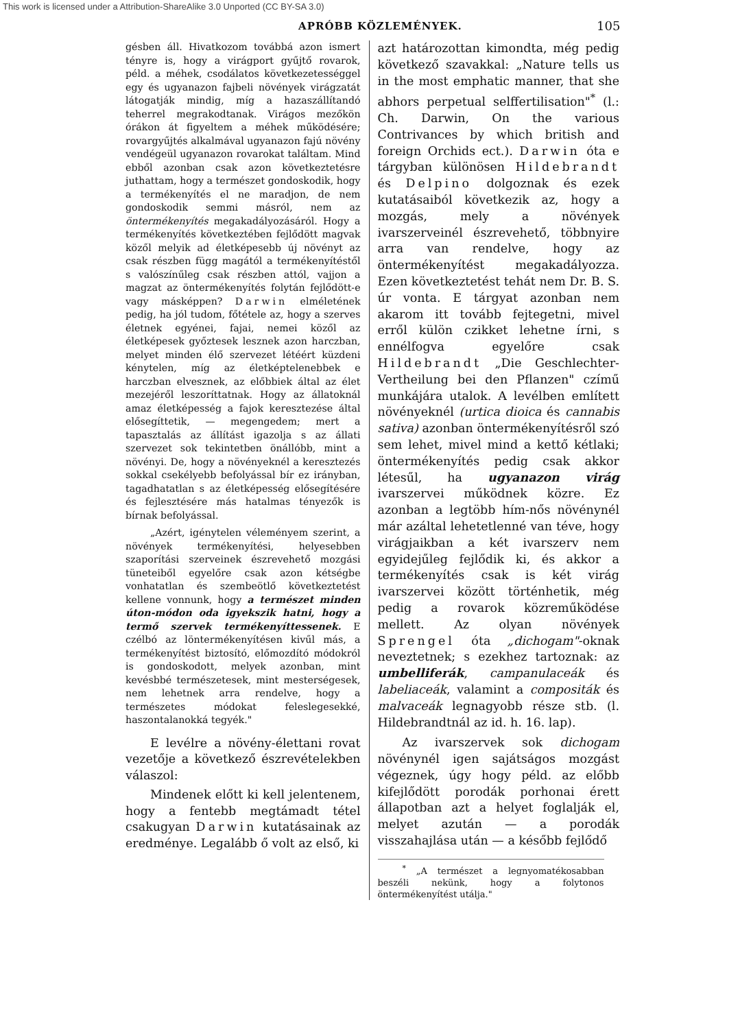This work is licensed under a Attribution-ShareAlike 3.0 Unported (CC BY-SA 3.0)
APRÓBB KÖZLEMÉNYEK. 105
gésben áll. Hivatkozom továbbá azon ismert tényre is, hogy a virágport gyűjtő rovarok, péld. a méhek, csodálatos következetességgel egy és ugyanazon fajbeli növények virágzatát látogatják mindig, míg a hazaszállítandó teherrel megrakodtanak. Virágos mezőkön órákon át figyeltem a méhek működésére; rovargyűjtés alkalmával ugyanazon fajú növény vendégeül ugyanazon rovarokat találtam. Mind ebből azonban csak azon következtetésre juthattam, hogy a természet gondoskodik, hogy a termékenyítés el ne maradjon, de nem gondoskodik semmi másról, nem az öntermékenyítés megakadályozásáról. Hogy a termékenyítés következtében fejlődött magvak közől melyik ad életképesebb új növényt az csak részben függ magától a termékenyítéstől s valószínűleg csak részben attól, vajjon a magzat az öntermékenyítés folytán fejlődött-e vagy másképpen? Darwin elméletének pedig, ha jól tudom, főtétele az, hogy a szerves életnek egyénei, fajai, nemei közől az életképesek győztesek lesznek azon harczban, melyet minden élő szervezet létéért küzdeni kénytelen, míg az életképtelenebbek e harczban elvesznek, az előbbiek által az élet mezejéről leszoríttatnak. Hogy az állatoknál amaz életképesség a fajok keresztezése által elősegíttetik, — megengedem; mert a tapasztalás az állítást igazolja s az állati szervezet sok tekintetben önállóbb, mint a növényi. De, hogy a növényeknél a keresztezés sokkal csekélyebb befolyással bír ez irányban, tagadhatatlan s az életképesség elősegítésére és fejlesztésére más hatalmas tényezők is bírnak befolyással.
„Azért, igénytelen véleményem szerint, a növények termékenyítési, helyesebben szaporítási szerveinek észrevehető mozgási tüneteiből egyelőre csak azon kétségbe vonhatatlan és szembeötlő következtetést kellene vonnunk, hogy a természet minden úton-módon oda igyekszik hatni, hogy a termő szervek termékenyíttessenek. E czélbó az löntermékenyítésen kivűl más, a termékenyítést biztosító, előmozdító módokról is gondoskodott, melyek azonban, mint kevésbbé természetesek, mint mesterségesek, nem lehetnek arra rendelve, hogy a természetes módokat feleslegesekké, haszontalanokká tegyék."
E levélre a növény-élettani rovat vezetője a következő észrevételekben válaszol:
Mindenek előtt ki kell jelentenem, hogy a fentebb megtámadt tétel csakugyan Darwin kutatásainak az eredménye. Legalább ő volt az első, ki
azt határozottan kimondta, még pedig következő szavakkal: „Nature tells us in the most emphatic manner, that she abhors perpetual selffertilisation"<sup>*</sup> (l.: Ch. Darwin, On the various Contrivances by which british and foreign Orchids ect.). Darwin óta e tárgyban különösen Hildebrandt és Delpino dolgoznak és ezek kutatásaiból következik az, hogy a mozgás, mely a növények ivarszerveinél észrevehető, többnyire arra van rendelve, hogy az öntermékenyítést megakadályozza. Ezen következtetést tehát nem Dr. B. S. úr vonta. E tárgyat azonban nem akarom itt tovább fejtegetni, mivel erről külön czikket lehetne írni, s ennélfogva egyelőre csak Hildebrandt „Die Geschlechter-Vertheilung bei den Pflanzen" czímű munkájára utalok. A levélben említett növényeknél (urtica dioica és cannabis sativa) azonban öntermékenyítésről szó sem lehet, mivel mind a kettő kétlaki; öntermékenyítés pedig csak akkor létesűl, ha ugyanazon virág ivarszervei működnek közre. Ez azonban a legtöbb hím-nős növénynél már azáltal lehetetlenné van téve, hogy virágjaikban a két ivarszerv nem egyidejűleg fejlődik ki, és akkor a termékenyítés csak is két virág ivarszervei között történhetik, még pedig a rovarok közreműködése mellett. Az olyan növények Sprengel óta „dichogam"-oknak neveztetnek; s ezekhez tartoznak: az umbelliferák, campanulaceák és labeliaceák, valamint a compositák és malvaceák legnagyobb része stb. (l. Hildebrandtnál az id. h. 16. lap).
Az ivarszervek sok dichogam növénynél igen sajátságos mozgást végeznek, úgy hogy péld. az előbb kifejlődött porodák porhonai érett állapotban azt a helyet foglalják el, melyet azután — a porodák visszahajlása után — a később fejlődő
<sup>*</sup> „A természet a legnyomatékosabban beszéli nekünk, hogy a folytonos öntermékenyítést utálja."